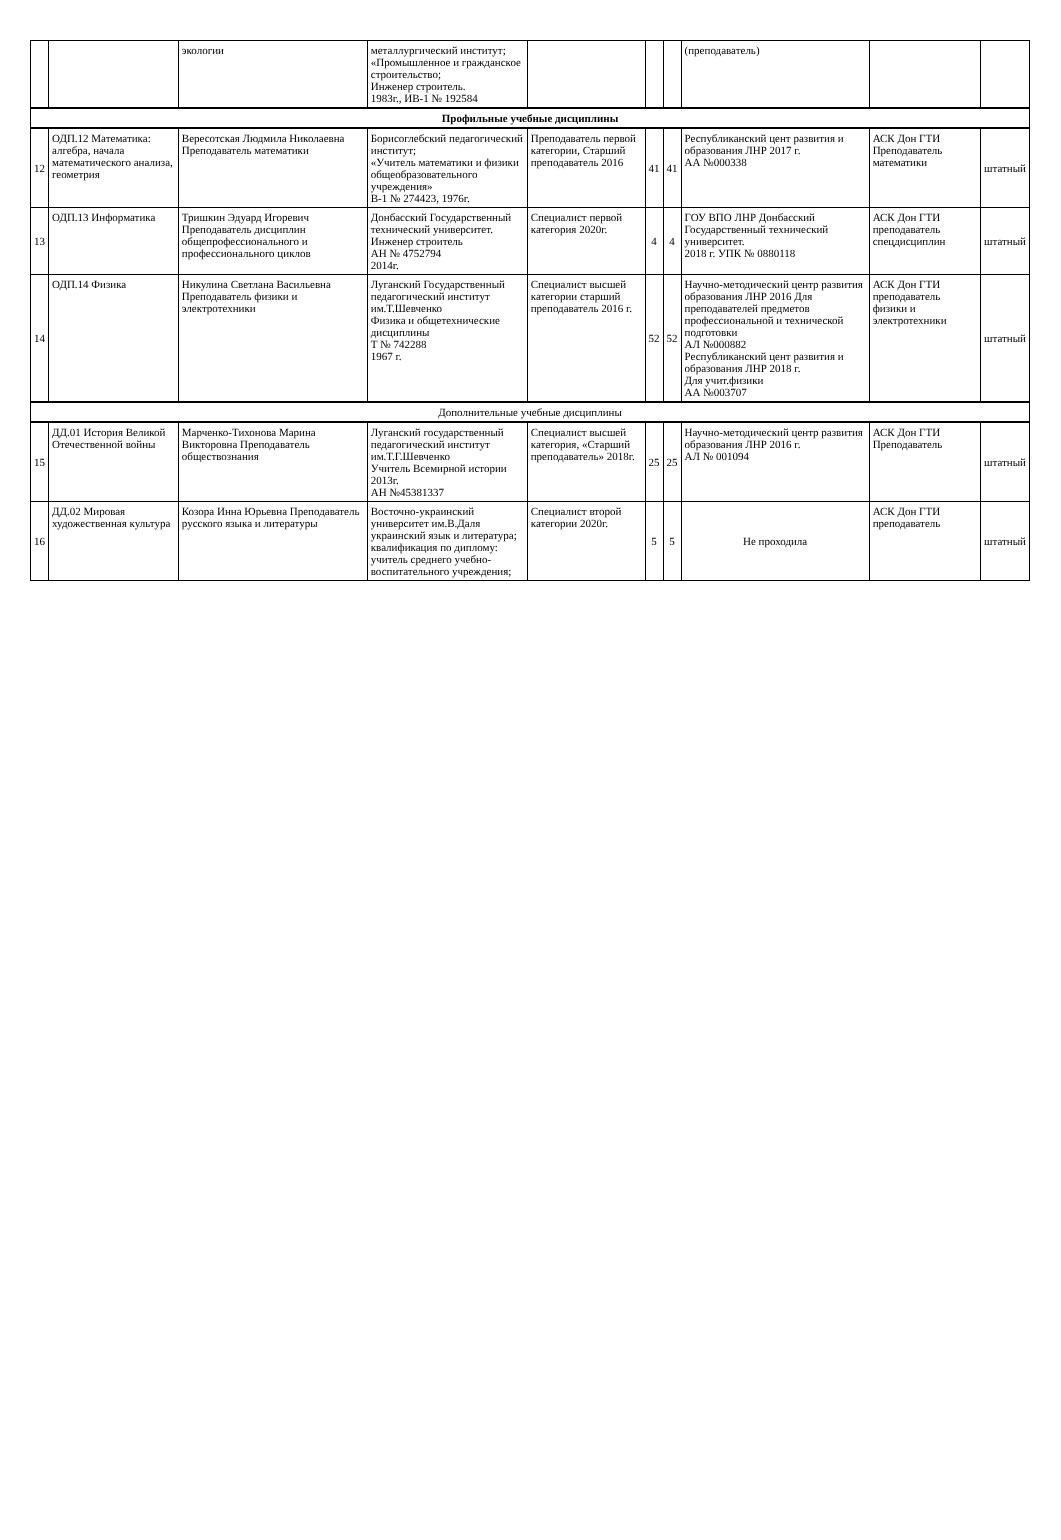| | | экологии | металлургический институт; «Промышленное и гражданское строительство; Инженер строитель. 1983г., ИВ-1 № 192584 | | | | (преподаватель) | | |
| Профильные учебные дисциплины | | | | | | | | | |
| 12 | ОДП.12 Математика: алгебра, начала математического анализа, геометрия | Вересотская Людмила Николаевна Преподаватель математики | Борисоглебский педагогический институт; «Учитель математики и физики общеобразовательного учреждения» В-1 № 274423, 1976г. | Преподаватель первой категории, Старший преподаватель 2016 | 41 | 41 | Республиканский цент развития и образования ЛНР 2017 г. АА №000338 | АСК Дон ГТИ Преподаватель математики | штатный |
| 13 | ОДП.13 Информатика | Тришкин Эдуард Игоревич Преподаватель дисциплин общепрофессионального и профессионального циклов | Донбасский Государственный технический университет. Инженер строитель АН № 4752794 2014г. | Специалист первой категория 2020г. | 4 | 4 | ГОУ ВПО ЛНР Донбасский Государственный технический университет. 2018 г. УПК № 0880118 | АСК Дон ГТИ преподаватель спецдисциплин | штатный |
| 14 | ОДП.14 Физика | Никулина Светлана Васильевна Преподаватель физики и электротехники | Луганский Государственный педагогический институт им.Т.Шевченко Физика и общетехнические дисциплины Т № 742288 1967 г. | Специалист высшей категории старший преподаватель 2016 г. | 52 | 52 | Научно-методический центр развития образования ЛНР 2016 Для преподавателей предметов профессиональной и технической подготовки АЛ №000882 Республиканский цент развития и образования ЛНР 2018 г. Для учит.физики АА №003707 | АСК Дон ГТИ преподаватель физики и электротехники | штатный |
| Дополнительные учебные дисциплины | | | | | | | | | |
| 15 | ДД.01 История Великой Отечественной войны | Марченко-Тихонова Марина Викторовна Преподаватель обществознания | Луганский государственный педагогический институт им.Т.Г.Шевченко Учитель Всемирной истории 2013г. АН №45381337 | Специалист высшей категория, «Старший преподаватель» 2018г. | 25 | 25 | Научно-методический центр развития образования ЛНР 2016 г. АЛ № 001094 | АСК Дон ГТИ Преподаватель | штатный |
| 16 | ДД.02 Мировая художественная культура | Козора Инна Юрьевна Преподаватель русского языка и литературы | Восточно-украинский университет им.В.Даля украинский язык и литература; квалификация по диплому: учитель среднего учебно-воспитательного учреждения; | Специалист второй категории 2020г. | 5 | 5 | Не проходила | АСК Дон ГТИ преподаватель | штатный |